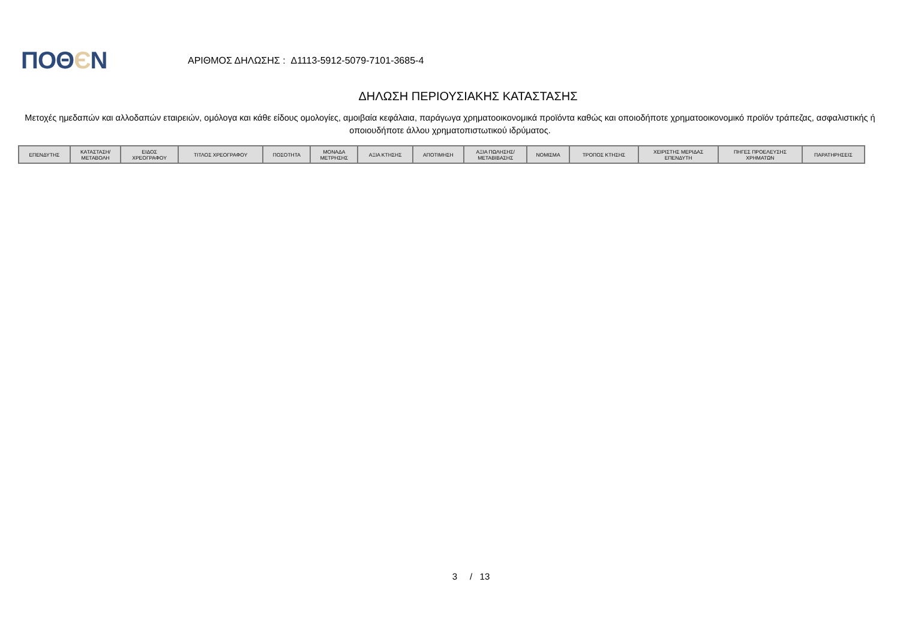ΠΟΘЄΝ
ΑΡΙΘΜΟΣ ΔΗΛΩΣΗΣ : Δ1113-5912-5079-7101-3685-4
ΔΗΛΩΣΗ ΠΕΡΙΟΥΣΙΑΚΗΣ ΚΑΤΑΣΤΑΣΗΣ
Μετοχές ημεδαπών και αλλοδαπών εταιρειών, ομόλογα και κάθε είδους ομολογίες, αμοιβαία κεφάλαια, παράγωγα χρηματοοικονομικά προϊόντα καθώς και οποιοδήποτε χρηματοοικονομικό προϊόν τράπεζας, ασφαλιστικής ή οποιουδήποτε άλλου χρηματοπιστωτικού ιδρύματος.
| ΕΠΕΝΔΥΤΗΣ | ΚΑΤΑΣΤΑΣΗ/ ΜΕΤΑΒΟΛΗ | ΕΙΔΟΣ ΧΡΕΟΓΡΑΦΟΥ | ΤΙΤΛΟΣ ΧΡΕΟΓΡΑΦΟΥ | ΠΟΣΟΤΗΤΑ | ΜΟΝΑΔΑ ΜΕΤΡΗΣΗΣ | ΑΞΙΑ ΚΤΗΣΗΣ | ΑΠΟΤΙΜΗΣΗ | ΑΞΙΑ ΠΩΛΗΣΗΣ/ ΜΕΤΑΒΙΒΑΣΗΣ | ΝΟΜΙΣΜΑ | ΤΡΟΠΟΣ ΚΤΗΣΗΣ | ΧΕΙΡΙΣΤΗΣ ΜΕΡΙΔΑΣ ΕΠΕΝΔΥΤΗ | ΠΗΓΕΣ ΠΡΟΕΛΕΥΣΗΣ ΧΡΗΜΑΤΩΝ | ΠΑΡΑΤΗΡΗΣΕΙΣ |
| --- | --- | --- | --- | --- | --- | --- | --- | --- | --- | --- | --- | --- | --- |
3 / 13